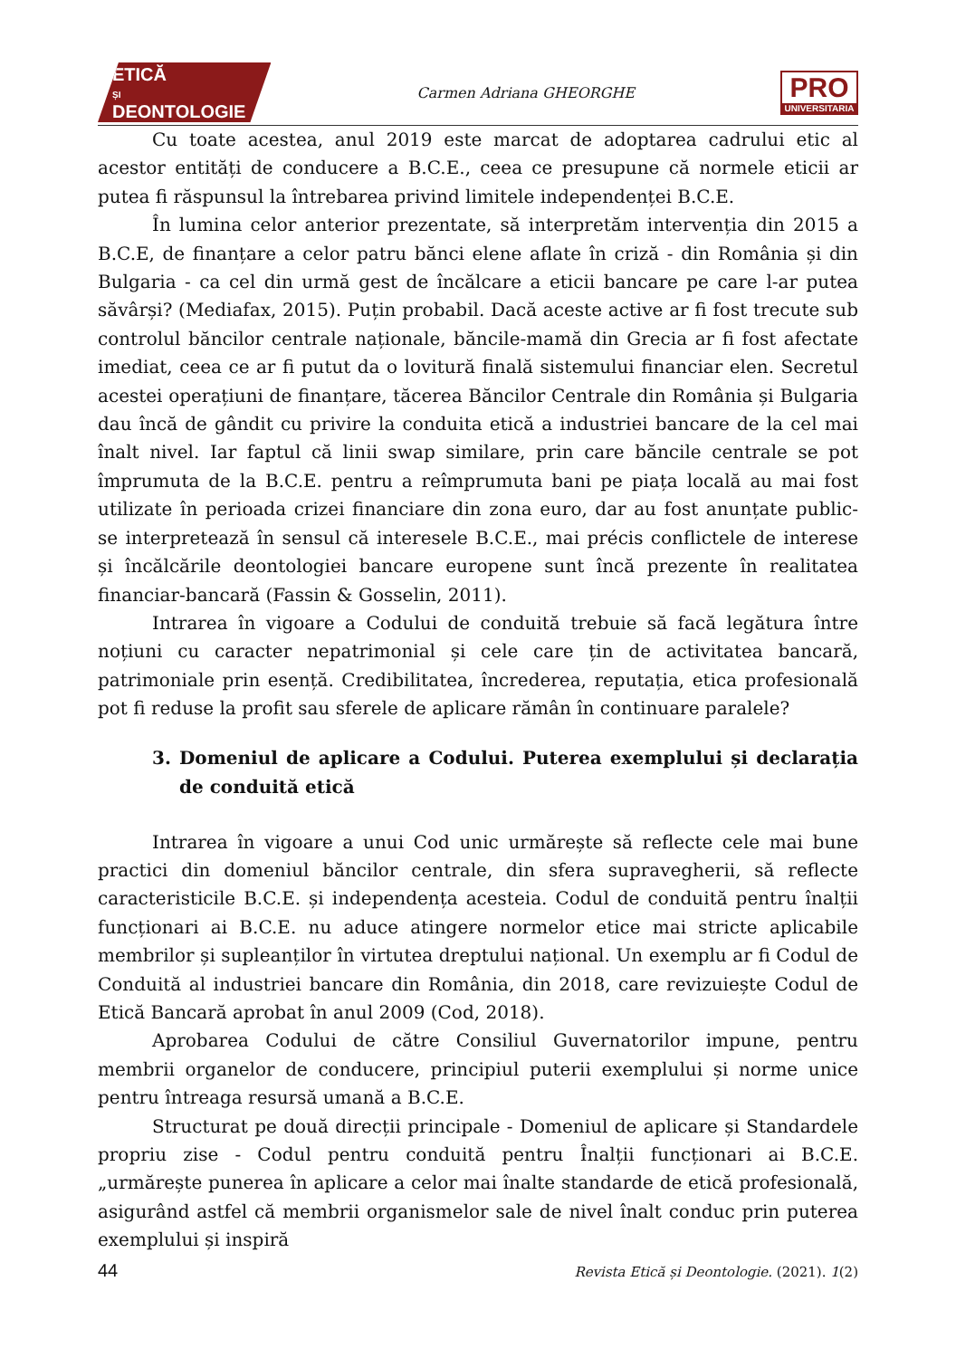ETICĂ
ȘI
DEONTOLOGIE
Carmen Adriana GHEORGHE
PRO
UNIVERSITARIA
Cu toate acestea, anul 2019 este marcat de adoptarea cadrului etic al acestor entități de conducere a B.C.E., ceea ce presupune că normele eticii ar putea fi răspunsul la întrebarea privind limitele independenței B.C.E.
În lumina celor anterior prezentate, să interpretăm intervenția din 2015 a B.C.E, de finanțare a celor patru bănci elene aflate în criză - din România și din Bulgaria - ca cel din urmă gest de încălcare a eticii bancare pe care l-ar putea săvârși? (Mediafax, 2015). Puțin probabil. Dacă aceste active ar fi fost trecute sub controlul băncilor centrale naționale, băncile-mamă din Grecia ar fi fost afectate imediat, ceea ce ar fi putut da o lovitură finală sistemului financiar elen. Secretul acestei operațiuni de finanțare, tăcerea Băncilor Centrale din România și Bulgaria dau încă de gândit cu privire la conduita etică a industriei bancare de la cel mai înalt nivel. Iar faptul că linii swap similare, prin care băncile centrale se pot împrumuta de la B.C.E. pentru a reîmprumuta bani pe piața locală au mai fost utilizate în perioada crizei financiare din zona euro, dar au fost anunțate public- se interpretează în sensul că interesele B.C.E., mai précis conflictele de interese și încălcările deontologiei bancare europene sunt încă prezente în realitatea financiar-bancară (Fassin & Gosselin, 2011).
Intrarea în vigoare a Codului de conduită trebuie să facă legătura între noțiuni cu caracter nepatrimonial și cele care țin de activitatea bancară, patrimoniale prin esență. Credibilitatea, încrederea, reputația, etica profesională pot fi reduse la profit sau sferele de aplicare rămân în continuare paralele?
3. Domeniul de aplicare a Codului. Puterea exemplului și declarația de conduită etică
Intrarea în vigoare a unui Cod unic urmărește să reflecte cele mai bune practici din domeniul băncilor centrale, din sfera supravegherii, să reflecte caracteristicile B.C.E. și independența acesteia. Codul de conduită pentru înalții funcționari ai B.C.E. nu aduce atingere normelor etice mai stricte aplicabile membrilor și supleanților în virtutea dreptului național. Un exemplu ar fi Codul de Conduită al industriei bancare din România, din 2018, care revizuiește Codul de Etică Bancară aprobat în anul 2009 (Cod, 2018).
Aprobarea Codului de către Consiliul Guvernatorilor impune, pentru membrii organelor de conducere, principiul puterii exemplului și norme unice pentru întreaga resursă umană a B.C.E.
Structurat pe două direcții principale - Domeniul de aplicare și Standardele propriu zise - Codul pentru conduită pentru Înalții funcționari ai B.C.E. „urmărește punerea în aplicare a celor mai înalte standarde de etică profesională, asigurând astfel că membrii organismelor sale de nivel înalt conduc prin puterea exemplului și inspiră
44 Revista Etică și Deontologie. (2021). 1(2)